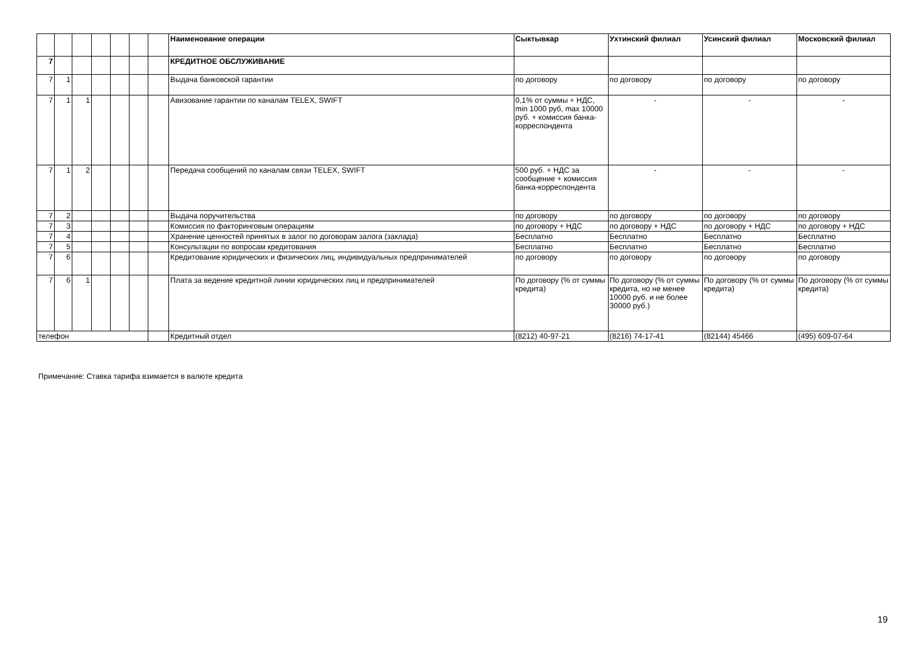| | | | | | | | Наименование операции | Сыктывкар | Ухтинский филиал | Усинский филиал | Московский филиал |
| --- | --- | --- | --- | --- | --- | --- | --- | --- | --- | --- | --- |
| 7 | | | | | | | КРЕДИТНОЕ ОБСЛУЖИВАНИЕ | | | | |
| 7 | 1 | | | | | | Выдача банковской гарантии | по договору | по договору | по договору | по договору |
| 7 | 1 | 1 | | | | | Авизование гарантии по каналам TELEX, SWIFT | 0,1% от суммы + НДС, min 1000 руб, max 10000 руб. + комиссия банка-корреспондента | - | - | - |
| 7 | 1 | 2 | | | | | Передача сообщений по каналам связи TELEX, SWIFT | 500 руб. + НДС за сообщение + комиссия банка-корреспондента | - | - | - |
| 7 | 2 | | | | | | Выдача поручительства | по договору | по договору | по договору | по договору |
| 7 | 3 | | | | | | Комиссия по факторинговым операциям | по договору + НДС | по договору + НДС | по договору + НДС | по договору + НДС |
| 7 | 4 | | | | | | Хранение ценностей принятых в залог по договорам залога (заклада) | Бесплатно | Бесплатно | Бесплатно | Бесплатно |
| 7 | 5 | | | | | | Консультации по вопросам кредитования | Бесплатно | Бесплатно | Бесплатно | Бесплатно |
| 7 | 6 | | | | | | Кредитование юридических и физических лиц, индивидуальных предпринимателей | по договору | по договору | по договору | по договору |
| 7 | 6 | 1 | | | | | Плата за ведение кредитной линии юридических лиц и предпринимателей | По договору (% от суммы кредита) | По договору (% от суммы кредита, но не менее 10000 руб. и не более 30000 руб.) | По договору (% от суммы кредита) | По договору (% от суммы кредита) |
| телефон | | | | | | | Кредитный отдел | (8212) 40-97-21 | (8216) 74-17-41 | (82144) 45466 | (495) 609-07-64 |
Примечание: Ставка тарифа взимается в валюте кредита
19